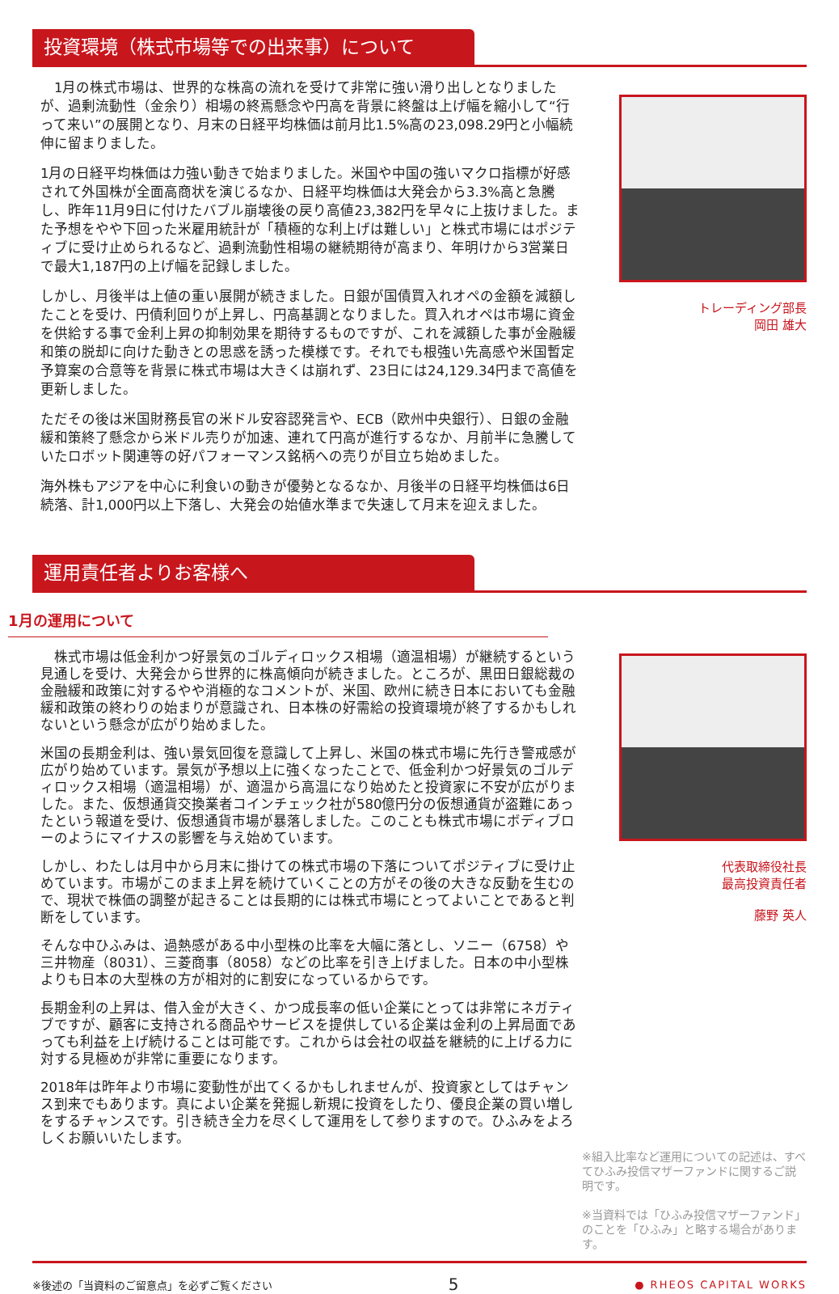投資環境（株式市場等での出来事）について
　1月の株式市場は、世界的な株高の流れを受けて非常に強い滑り出しとなりましたが、過剰流動性（金余り）相場の終焉懸念や円高を背景に終盤は上げ幅を縮小して“行って来い”の展開となり、月末の日経平均株価は前月比1.5%高の23,098.29円と小幅続伸に留まりました。
1月の日経平均株価は力強い動きで始まりました。米国や中国の強いマクロ指標が好感されて外国株が全面高商状を演じるなか、日経平均株価は大発会から3.3%高と急騰し、昨年11月9日に付けたバブル崩壊後の戻り高値23,382円を早々に上抜けました。また予想をやや下回った米雇用統計が「積極的な利上げは難しい」と株式市場にはポジティブに受け止められるなど、過剰流動性相場の継続期待が高まり、年明けから3営業日で最大1,187円の上げ幅を記録しました。
しかし、月後半は上値の重い展開が続きました。日銀が国債買入れオペの金額を減額したことを受け、円債利回りが上昇し、円高基調となりました。買入れオペは市場に資金を供給する事で金利上昇の抑制効果を期待するものですが、これを減額した事が金融緩和策の脱却に向けた動きとの思惑を誘った模様です。それでも根強い先高感や米国暫定予算案の合意等を背景に株式市場は大きくは崩れず、23日には24,129.34円まで高値を更新しました。
ただその後は米国財務長官の米ドル安容認発言や、ECB（欧州中央銀行）、日銀の金融緩和策終了懸念から米ドル売りが加速、連れて円高が進行するなか、月前半に急騰していたロボット関連等の好パフォーマンス銘柄への売りが目立ち始めました。
海外株もアジアを中心に利食いの動きが優勢となるなか、月後半の日経平均株価は6日続落、計1,000円以上下落し、大発会の始値水準まで失速して月末を迎えました。
トレーディング部長
岡田 雄大
運用責任者よりお客様へ
1月の運用について
　株式市場は低金利かつ好景気のゴルディロックス相場（適温相場）が継続するという見通しを受け、大発会から世界的に株高傾向が続きました。ところが、黒田日銀総裁の金融緩和政策に対するやや消極的なコメントが、米国、欧州に続き日本においても金融緩和政策の終わりの始まりが意識され、日本株の好需給の投資環境が終了するかもしれないという懸念が広がり始めました。
米国の長期金利は、強い景気回復を意識して上昇し、米国の株式市場に先行き警戒感が広がり始めています。景気が予想以上に強くなったことで、低金利かつ好景気のゴルディロックス相場（適温相場）が、適温から高温になり始めたと投資家に不安が広がりました。また、仮想通貨交換業者コインチェック社が580億円分の仮想通貨が盗難にあったという報道を受け、仮想通貨市場が暴落しました。このことも株式市場にボディブローのようにマイナスの影響を与え始めています。
しかし、わたしは月中から月末に掛けての株式市場の下落についてポジティブに受け止めています。市場がこのまま上昇を続けていくことの方がその後の大きな反動を生むので、現状で株価の調整が起きることは長期的には株式市場にとってよいことであると判断をしています。
そんな中ひふみは、過熱感がある中小型株の比率を大幅に落とし、ソニー（6758）や三井物産（8031）、三菱商事（8058）などの比率を引き上げました。日本の中小型株よりも日本の大型株の方が相対的に割安になっているからです。
長期金利の上昇は、借入金が大きく、かつ成長率の低い企業にとっては非常にネガティブですが、顧客に支持される商品やサービスを提供している企業は金利の上昇局面であっても利益を上げ続けることは可能です。これからは会社の収益を継続的に上げる力に対する見極めが非常に重要になります。
2018年は昨年より市場に変動性が出てくるかもしれませんが、投資家としてはチャンス到来でもあります。真によい企業を発掘し新規に投資をしたり、優良企業の買い増しをするチャンスです。引き続き全力を尽くして運用をして参りますので。ひふみをよろしくお願いいたします。
代表取締役社長
最高投資責任者
藤野 英人
※組入比率など運用についての記述は、すべてひふみ投信マザーファンドに関するご説明です。
※当資料では「ひふみ投信マザーファンド」のことを「ひふみ」と略する場合があります。
※後述の「当資料のご留意点」を必ずご覧ください 5 ● RHEOS CAPITAL WORKS